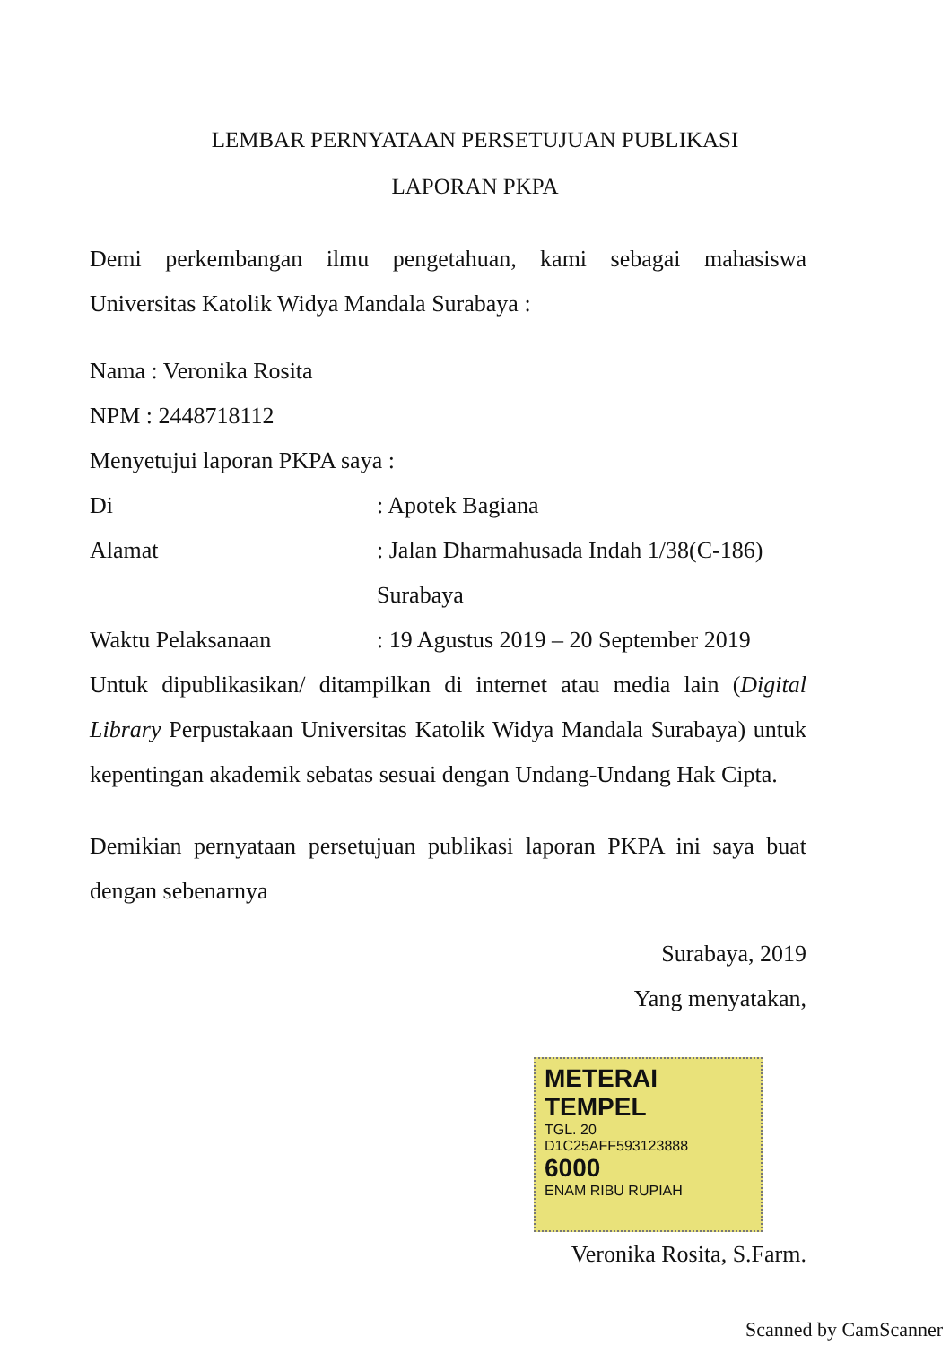LEMBAR PERNYATAAN PERSETUJUAN PUBLIKASI
LAPORAN PKPA
Demi perkembangan ilmu pengetahuan, kami sebagai mahasiswa Universitas Katolik Widya Mandala Surabaya :
Nama : Veronika Rosita
NPM : 2448718112
Menyetujui laporan PKPA saya :
Di: Apotek Bagiana
Alamat: Jalan Dharmahusada Indah 1/38(C-186)
Surabaya
Waktu Pelaksanaan: 19 Agustus 2019 – 20 September 2019
Untuk dipublikasikan/ ditampilkan di internet atau media lain (Digital Library Perpustakaan Universitas Katolik Widya Mandala Surabaya) untuk kepentingan akademik sebatas sesuai dengan Undang-Undang Hak Cipta.
Demikian pernyataan persetujuan publikasi laporan PKPA ini saya buat dengan sebenarnya
Surabaya, 2019
Yang menyatakan,
METERAI
TEMPEL
TGL. 20
D1C25AFF593123888
6000
ENAM RIBU RUPIAH
Veronika Rosita, S.Farm.
Scanned by CamScanner